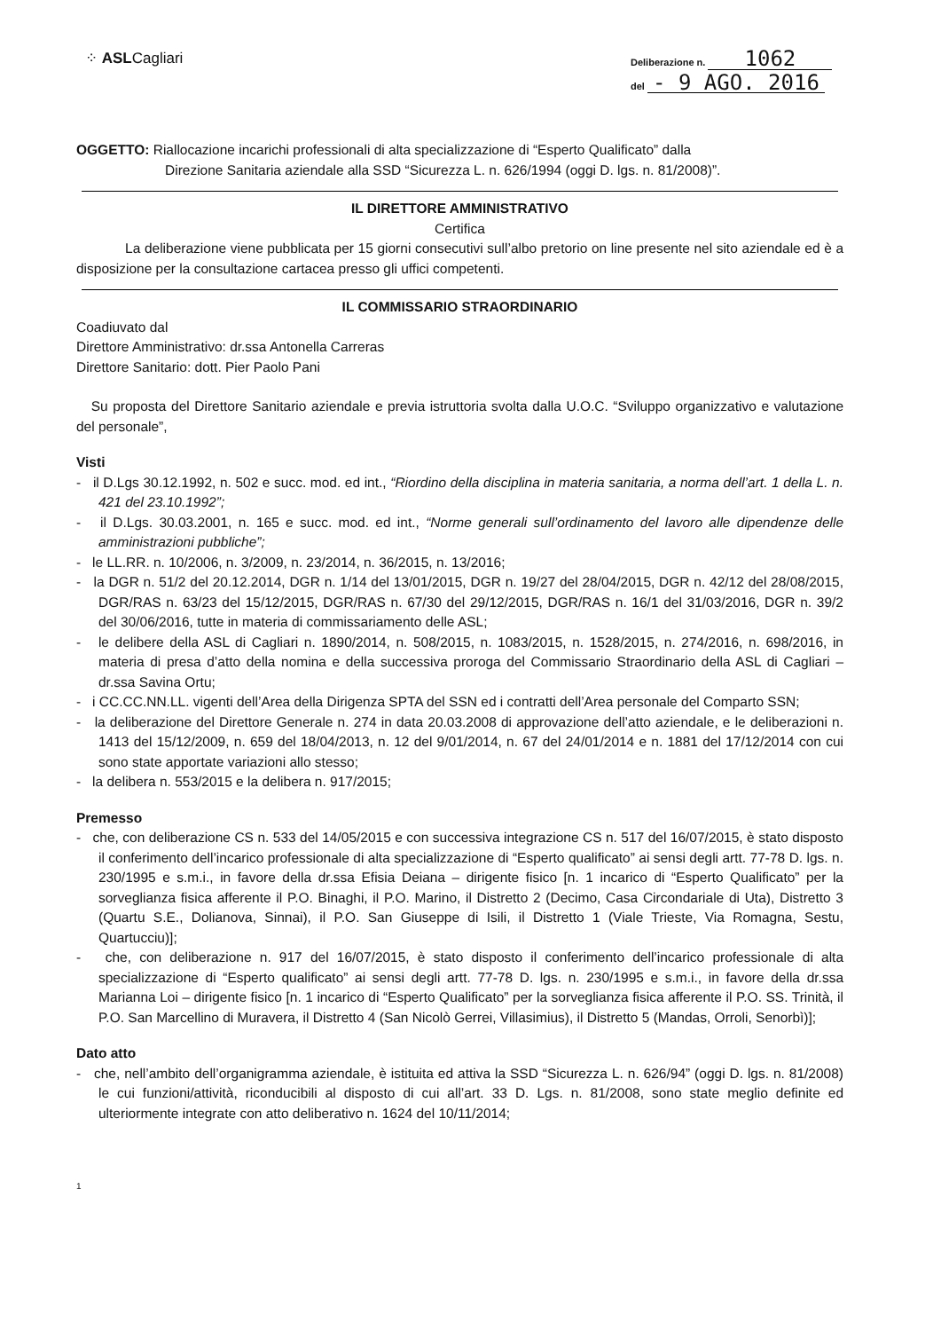⁘ ASLCagliari
Deliberazione n. 1062
del - 9 AGO. 2016
OGGETTO: Riallocazione incarichi professionali di alta specializzazione di “Esperto Qualificato” dalla
Direzione Sanitaria aziendale alla SSD “Sicurezza L. n. 626/1994 (oggi D. lgs. n. 81/2008)”.
IL DIRETTORE AMMINISTRATIVO
Certifica
La deliberazione viene pubblicata per 15 giorni consecutivi sull’albo pretorio on line presente nel sito aziendale ed è a disposizione per la consultazione cartacea presso gli uffici competenti.
IL COMMISSARIO STRAORDINARIO
Coadiuvato dal
Direttore Amministrativo: dr.ssa Antonella Carreras
Direttore Sanitario: dott. Pier Paolo Pani
Su proposta del Direttore Sanitario aziendale e previa istruttoria svolta dalla U.O.C. “Sviluppo organizzativo e valutazione del personale”,
Visti
- il D.Lgs 30.12.1992, n. 502 e succ. mod. ed int., “Riordino della disciplina in materia sanitaria, a norma dell’art. 1 della L. n. 421 del 23.10.1992”;
- il D.Lgs. 30.03.2001, n. 165 e succ. mod. ed int., “Norme generali sull’ordinamento del lavoro alle dipendenze delle amministrazioni pubbliche”;
- le LL.RR. n. 10/2006, n. 3/2009, n. 23/2014, n. 36/2015, n. 13/2016;
- la DGR n. 51/2 del 20.12.2014, DGR n. 1/14 del 13/01/2015, DGR n. 19/27 del 28/04/2015, DGR n. 42/12 del 28/08/2015, DGR/RAS n. 63/23 del 15/12/2015, DGR/RAS n. 67/30 del 29/12/2015, DGR/RAS n. 16/1 del 31/03/2016, DGR n. 39/2 del 30/06/2016, tutte in materia di commissariamento delle ASL;
- le delibere della ASL di Cagliari n. 1890/2014, n. 508/2015, n. 1083/2015, n. 1528/2015, n. 274/2016, n. 698/2016, in materia di presa d’atto della nomina e della successiva proroga del Commissario Straordinario della ASL di Cagliari – dr.ssa Savina Ortu;
- i CC.CC.NN.LL. vigenti dell’Area della Dirigenza SPTA del SSN ed i contratti dell’Area personale del Comparto SSN;
- la deliberazione del Direttore Generale n. 274 in data 20.03.2008 di approvazione dell’atto aziendale, e le deliberazioni n. 1413 del 15/12/2009, n. 659 del 18/04/2013, n. 12 del 9/01/2014, n. 67 del 24/01/2014 e n. 1881 del 17/12/2014 con cui sono state apportate variazioni allo stesso;
- la delibera n. 553/2015 e la delibera n. 917/2015;
Premesso
- che, con deliberazione CS n. 533 del 14/05/2015 e con successiva integrazione CS n. 517 del 16/07/2015, è stato disposto il conferimento dell’incarico professionale di alta specializzazione di “Esperto qualificato” ai sensi degli artt. 77-78 D. lgs. n. 230/1995 e s.m.i., in favore della dr.ssa Efisia Deiana – dirigente fisico [n. 1 incarico di “Esperto Qualificato” per la sorveglianza fisica afferente il P.O. Binaghi, il P.O. Marino, il Distretto 2 (Decimo, Casa Circondariale di Uta), Distretto 3 (Quartu S.E., Dolianova, Sinnai), il P.O. San Giuseppe di Isili, il Distretto 1 (Viale Trieste, Via Romagna, Sestu, Quartucciu)];
- che, con deliberazione n. 917 del 16/07/2015, è stato disposto il conferimento dell’incarico professionale di alta specializzazione di “Esperto qualificato” ai sensi degli artt. 77-78 D. lgs. n. 230/1995 e s.m.i., in favore della dr.ssa Marianna Loi – dirigente fisico [n. 1 incarico di “Esperto Qualificato” per la sorveglianza fisica afferente il P.O. SS. Trinità, il P.O. San Marcellino di Muravera, il Distretto 4 (San Nicolò Gerrei, Villasimius), il Distretto 5 (Mandas, Orroli, Senorbì)];
Dato atto
- che, nell’ambito dell’organigramma aziendale, è istituita ed attiva la SSD “Sicurezza L. n. 626/94” (oggi D. lgs. n. 81/2008) le cui funzioni/attività, riconducibili al disposto di cui all’art. 33 D. Lgs. n. 81/2008, sono state meglio definite ed ulteriormente integrate con atto deliberativo n. 1624 del 10/11/2014;
1